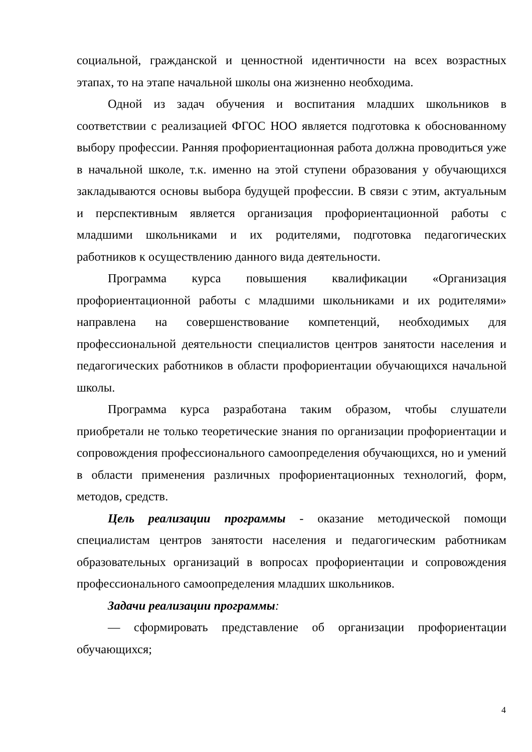социальной, гражданской и ценностной идентичности на всех возрастных этапах, то на этапе начальной школы она жизненно необходима.
Одной из задач обучения и воспитания младших школьников в соответствии с реализацией ФГОС НОО является подготовка к обоснованному выбору профессии. Ранняя профориентационная работа должна проводиться уже в начальной школе, т.к. именно на этой ступени образования у обучающихся закладываются основы выбора будущей профессии. В связи с этим, актуальным и перспективным является организация профориентационной работы с младшими школьниками и их родителями, подготовка педагогических работников к осуществлению данного вида деятельности.
Программа курса повышения квалификации «Организация профориентационной работы с младшими школьниками и их родителями» направлена на совершенствование компетенций, необходимых для профессиональной деятельности специалистов центров занятости населения и педагогических работников в области профориентации обучающихся начальной школы.
Программа курса разработана таким образом, чтобы слушатели приобретали не только теоретические знания по организации профориентации и сопровождения профессионального самоопределения обучающихся, но и умений в области применения различных профориентационных технологий, форм, методов, средств.
Цель реализации программы - оказание методической помощи специалистам центров занятости населения и педагогическим работникам образовательных организаций в вопросах профориентации и сопровождения профессионального самоопределения младших школьников.
Задачи реализации программы:
— сформировать представление об организации профориентации обучающихся;
4